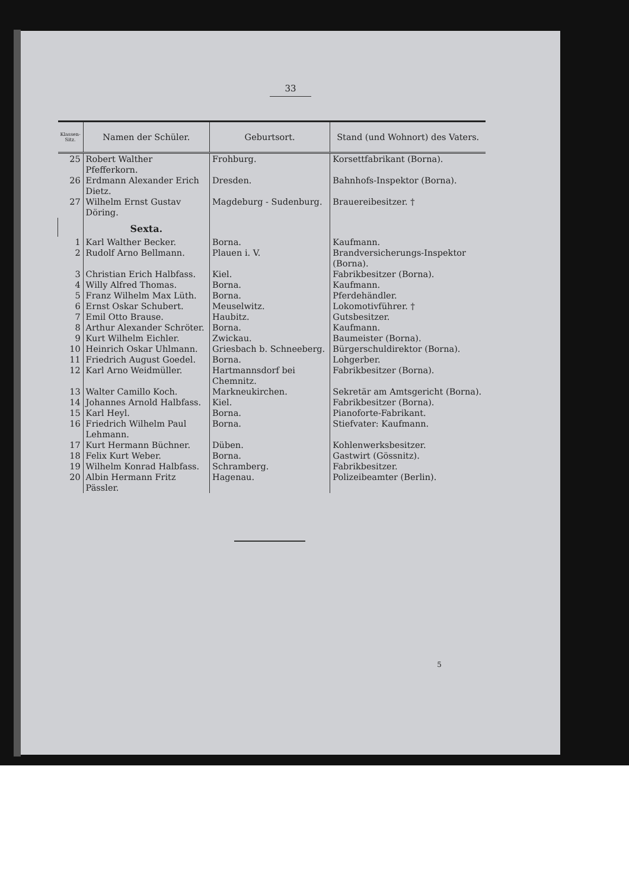33
| Klassen-Sitz. | Namen der Schüler. | Geburtsort. | Stand (und Wohnort) des Vaters. |
| --- | --- | --- | --- |
| 25 | Robert Walther Pfefferkorn. | Frohburg. | Korsettfabrikant (Borna). |
| 26 | Erdmann Alexander Erich Dietz. | Dresden. | Bahnhofs-Inspektor (Borna). |
| 27 | Wilhelm Ernst Gustav Döring. | Magdeburg - Sudenburg. | Brauereibesitzer. † |
| | Sexta. | | |
| 1 | Karl Walther Becker. | Borna. | Kaufmann. |
| 2 | Rudolf Arno Bellmann. | Plauen i. V. | Brandversicherungs-Inspektor (Borna). |
| 3 | Christian Erich Halbfass. | Kiel. | Fabrikbesitzer (Borna). |
| 4 | Willy Alfred Thomas. | Borna. | Kaufmann. |
| 5 | Franz Wilhelm Max Lüth. | Borna. | Pferdehändler. |
| 6 | Ernst Oskar Schubert. | Meuselwitz. | Lokomotivführer. † |
| 7 | Emil Otto Brause. | Haubitz. | Gutsbesitzer. |
| 8 | Arthur Alexander Schröter. | Borna. | Kaufmann. |
| 9 | Kurt Wilhelm Eichler. | Zwickau. | Baumeister (Borna). |
| 10 | Heinrich Oskar Uhlmann. | Griesbach b. Schneeberg. | Bürgerschuldirektor (Borna). |
| 11 | Friedrich August Goedel. | Borna. | Lohgerber. |
| 12 | Karl Arno Weidmüller. | Hartmannsdorf bei Chemnitz. | Fabrikbesitzer (Borna). |
| 13 | Walter Camillo Koch. | Markneukirchen. | Sekretär am Amtsgericht (Borna). |
| 14 | Johannes Arnold Halbfass. | Kiel. | Fabrikbesitzer (Borna). |
| 15 | Karl Heyl. | Borna. | Pianoforte-Fabrikant. |
| 16 | Friedrich Wilhelm Paul Lehmann. | Borna. | Stiefvater: Kaufmann. |
| 17 | Kurt Hermann Büchner. | Düben. | Kohlenwerksbesitzer. |
| 18 | Felix Kurt Weber. | Borna. | Gastwirt (Gössnitz). |
| 19 | Wilhelm Konrad Halbfass. | Schramberg. | Fabrikbesitzer. |
| 20 | Albin Hermann Fritz Pässler. | Hagenau. | Polizeibeamter (Berlin). |
5